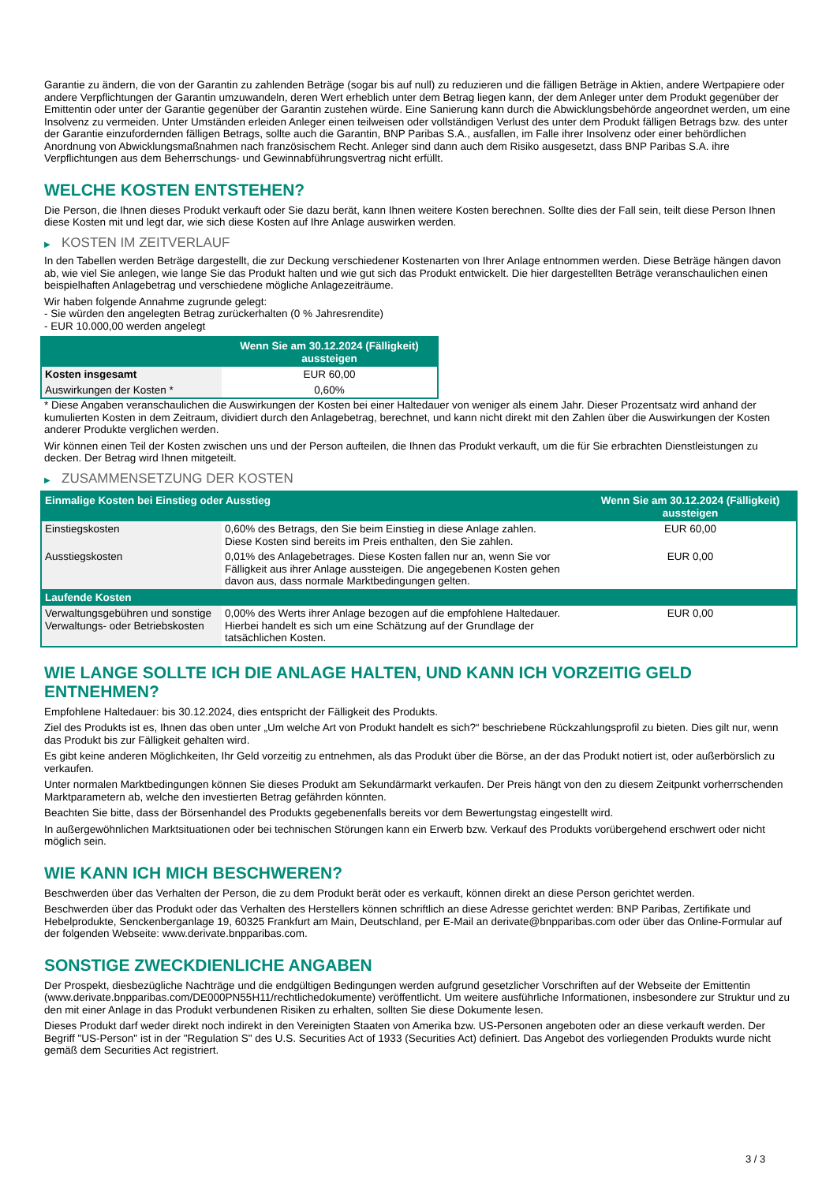Garantie zu ändern, die von der Garantin zu zahlenden Beträge (sogar bis auf null) zu reduzieren und die fälligen Beträge in Aktien, andere Wertpapiere oder andere Verpflichtungen der Garantin umzuwandeln, deren Wert erheblich unter dem Betrag liegen kann, der dem Anleger unter dem Produkt gegenüber der Emittentin oder unter der Garantie gegenüber der Garantin zustehen würde. Eine Sanierung kann durch die Abwicklungsbehörde angeordnet werden, um eine Insolvenz zu vermeiden. Unter Umständen erleiden Anleger einen teilweisen oder vollständigen Verlust des unter dem Produkt fälligen Betrags bzw. des unter der Garantie einzufordernden fälligen Betrags, sollte auch die Garantin, BNP Paribas S.A., ausfallen, im Falle ihrer Insolvenz oder einer behördlichen Anordnung von Abwicklungsmaßnahmen nach französischem Recht. Anleger sind dann auch dem Risiko ausgesetzt, dass BNP Paribas S.A. ihre Verpflichtungen aus dem Beherrschungs- und Gewinnabführungsvertrag nicht erfüllt.
WELCHE KOSTEN ENTSTEHEN?
Die Person, die Ihnen dieses Produkt verkauft oder Sie dazu berät, kann Ihnen weitere Kosten berechnen. Sollte dies der Fall sein, teilt diese Person Ihnen diese Kosten mit und legt dar, wie sich diese Kosten auf Ihre Anlage auswirken werden.
▶ KOSTEN IM ZEITVERLAUF
In den Tabellen werden Beträge dargestellt, die zur Deckung verschiedener Kostenarten von Ihrer Anlage entnommen werden. Diese Beträge hängen davon ab, wie viel Sie anlegen, wie lange Sie das Produkt halten und wie gut sich das Produkt entwickelt. Die hier dargestellten Beträge veranschaulichen einen beispielhaften Anlagebetrag und verschiedene mögliche Anlagezeiträume.
Wir haben folgende Annahme zugrunde gelegt:
- Sie würden den angelegten Betrag zurückerhalten (0 % Jahresrendite)
- EUR 10.000,00 werden angelegt
| | Wenn Sie am 30.12.2024 (Fälligkeit) aussteigen |
| --- | --- |
| Kosten insgesamt | EUR 60,00 |
| Auswirkungen der Kosten * | 0,60% |
* Diese Angaben veranschaulichen die Auswirkungen der Kosten bei einer Haltedauer von weniger als einem Jahr. Dieser Prozentsatz wird anhand der kumulierten Kosten in dem Zeitraum, dividiert durch den Anlagebetrag, berechnet, und kann nicht direkt mit den Zahlen über die Auswirkungen der Kosten anderer Produkte verglichen werden.
Wir können einen Teil der Kosten zwischen uns und der Person aufteilen, die Ihnen das Produkt verkauft, um die für Sie erbrachten Dienstleistungen zu decken. Der Betrag wird Ihnen mitgeteilt.
▶ ZUSAMMENSETZUNG DER KOSTEN
| Einmalige Kosten bei Einstieg oder Ausstieg | | Wenn Sie am 30.12.2024 (Fälligkeit) aussteigen |
| --- | --- | --- |
| Einstiegskosten | 0,60% des Betrags, den Sie beim Einstieg in diese Anlage zahlen. Diese Kosten sind bereits im Preis enthalten, den Sie zahlen. | EUR 60,00 |
| Ausstiegskosten | 0,01% des Anlagebetrages. Diese Kosten fallen nur an, wenn Sie vor Fälligkeit aus ihrer Anlage aussteigen. Die angegebenen Kosten gehen davon aus, dass normale Marktbedingungen gelten. | EUR 0,00 |
| Laufende Kosten | | |
| Verwaltungsgebühren und sonstige Verwaltungs- oder Betriebskosten | 0,00% des Werts ihrer Anlage bezogen auf die empfohlene Haltedauer. Hierbei handelt es sich um eine Schätzung auf der Grundlage der tatsächlichen Kosten. | EUR 0,00 |
WIE LANGE SOLLTE ICH DIE ANLAGE HALTEN, UND KANN ICH VORZEITIG GELD ENTNEHMEN?
Empfohlene Haltedauer: bis 30.12.2024, dies entspricht der Fälligkeit des Produkts.
Ziel des Produkts ist es, Ihnen das oben unter „Um welche Art von Produkt handelt es sich?“ beschriebene Rückzahlungsprofil zu bieten. Dies gilt nur, wenn das Produkt bis zur Fälligkeit gehalten wird.
Es gibt keine anderen Möglichkeiten, Ihr Geld vorzeitig zu entnehmen, als das Produkt über die Börse, an der das Produkt notiert ist, oder außerbörslich zu verkaufen.
Unter normalen Marktbedingungen können Sie dieses Produkt am Sekundärmarkt verkaufen. Der Preis hängt von den zu diesem Zeitpunkt vorherrschenden Marktparametern ab, welche den investierten Betrag gefährden könnten.
Beachten Sie bitte, dass der Börsenhandel des Produkts gegebenenfalls bereits vor dem Bewertungstag eingestellt wird.
In außergewöhnlichen Marktsituationen oder bei technischen Störungen kann ein Erwerb bzw. Verkauf des Produkts vorübergehend erschwert oder nicht möglich sein.
WIE KANN ICH MICH BESCHWEREN?
Beschwerden über das Verhalten der Person, die zu dem Produkt berät oder es verkauft, können direkt an diese Person gerichtet werden.
Beschwerden über das Produkt oder das Verhalten des Herstellers können schriftlich an diese Adresse gerichtet werden: BNP Paribas, Zertifikate und Hebelprodukte, Senckenberganlage 19, 60325 Frankfurt am Main, Deutschland, per E-Mail an derivate@bnpparibas.com oder über das Online-Formular auf der folgenden Webseite: www.derivate.bnpparibas.com.
SONSTIGE ZWECKDIENLICHE ANGABEN
Der Prospekt, diesbezügliche Nachträge und die endgültigen Bedingungen werden aufgrund gesetzlicher Vorschriften auf der Webseite der Emittentin (www.derivate.bnpparibas.com/DE000PN55H11/rechtlichedokumente) veröffentlicht. Um weitere ausführliche Informationen, insbesondere zur Struktur und zu den mit einer Anlage in das Produkt verbundenen Risiken zu erhalten, sollten Sie diese Dokumente lesen.
Dieses Produkt darf weder direkt noch indirekt in den Vereinigten Staaten von Amerika bzw. US-Personen angeboten oder an diese verkauft werden. Der Begriff "US-Person" ist in der "Regulation S" des U.S. Securities Act of 1933 (Securities Act) definiert. Das Angebot des vorliegenden Produkts wurde nicht gemäß dem Securities Act registriert.
3 / 3